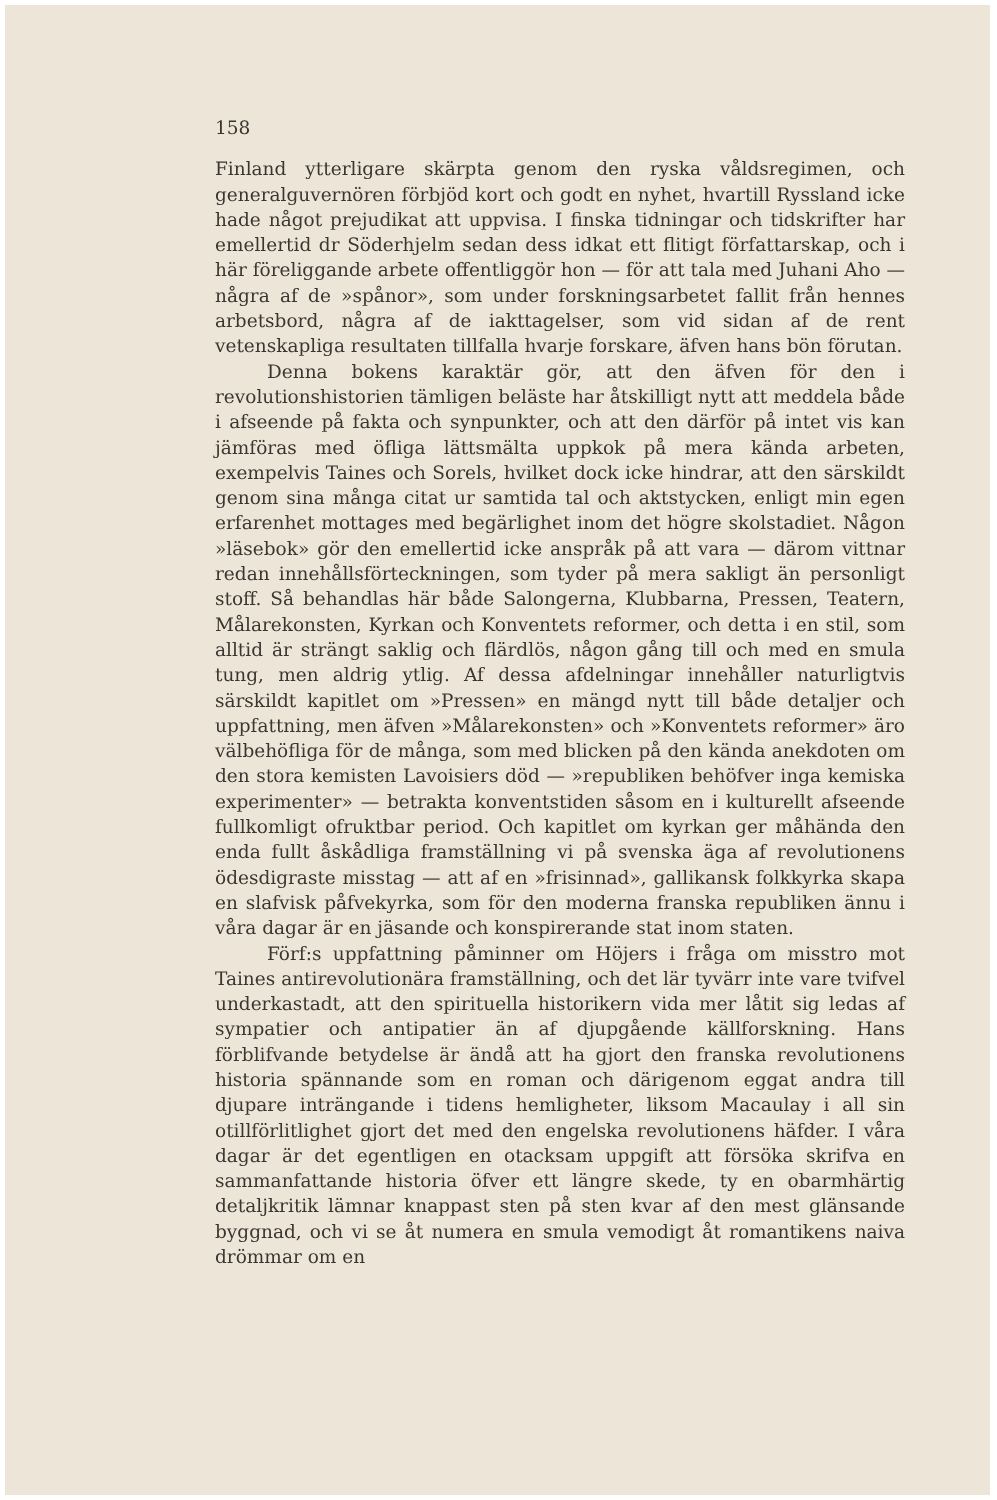158
Finland ytterligare skärpta genom den ryska våldsregimen, och generalguvernören förbjöd kort och godt en nyhet, hvartill Ryssland icke hade något prejudikat att uppvisa. I finska tidningar och tidskrifter har emellertid dr Söderhjelm sedan dess idkat ett flitigt författarskap, och i här föreliggande arbete offentliggör hon — för att tala med Juhani Aho — några af de »spånor», som under forskningsarbetet fallit från hennes arbetsbord, några af de iakttagelser, som vid sidan af de rent vetenskapliga resultaten tillfalla hvarje forskare, äfven hans bön förutan.
Denna bokens karaktär gör, att den äfven för den i revolutionshistorien tämligen beläste har åtskilligt nytt att meddela både i afseende på fakta och synpunkter, och att den därför på intet vis kan jämföras med öfliga lättsmälta uppkok på mera kända arbeten, exempelvis Taines och Sorels, hvilket dock icke hindrar, att den särskildt genom sina många citat ur samtida tal och aktstycken, enligt min egen erfarenhet mottages med begärlighet inom det högre skolstadiet. Någon »läsebok» gör den emellertid icke anspråk på att vara — därom vittnar redan innehållsförteckningen, som tyder på mera sakligt än personligt stoff. Så behandlas här både Salongerna, Klubbarna, Pressen, Teatern, Målarekonsten, Kyrkan och Konventets reformer, och detta i en stil, som alltid är strängt saklig och flärdlös, någon gång till och med en smula tung, men aldrig ytlig. Af dessa afdelningar innehåller naturligtvis särskildt kapitlet om »Pressen» en mängd nytt till både detaljer och uppfattning, men äfven »Målarekonsten» och »Konventets reformer» äro välbehöfliga för de många, som med blicken på den kända anekdoten om den stora kemisten Lavoisiers död — »republiken behöfver inga kemiska experimenter» — betrakta konventstiden såsom en i kulturellt afseende fullkomligt ofruktbar period. Och kapitlet om kyrkan ger måhända den enda fullt åskådliga framställning vi på svenska äga af revolutionens ödesdigraste misstag — att af en »frisinnad», gallikansk folkkyrka skapa en slafvisk påfvekyrka, som för den moderna franska republiken ännu i våra dagar är en jäsande och konspirerande stat inom staten.
Förf:s uppfattning påminner om Höjers i fråga om misstro mot Taines antirevolutionära framställning, och det lär tyvärr inte vare tvifvel underkastadt, att den spirituella historikern vida mer låtit sig ledas af sympatier och antipatier än af djupgående källforskning. Hans förblifvande betydelse är ändå att ha gjort den franska revolutionens historia spännande som en roman och därigenom eggat andra till djupare inträngande i tidens hemligheter, liksom Macaulay i all sin otillförlitlighet gjort det med den engelska revolutionens häfder. I våra dagar är det egentligen en otacksam uppgift att försöka skrifva en sammanfattande historia öfver ett längre skede, ty en obarmhärtig detaljkritik lämnar knappast sten på sten kvar af den mest glänsande byggnad, och vi se åt numera en smula vemodigt åt romantikens naiva drömmar om en